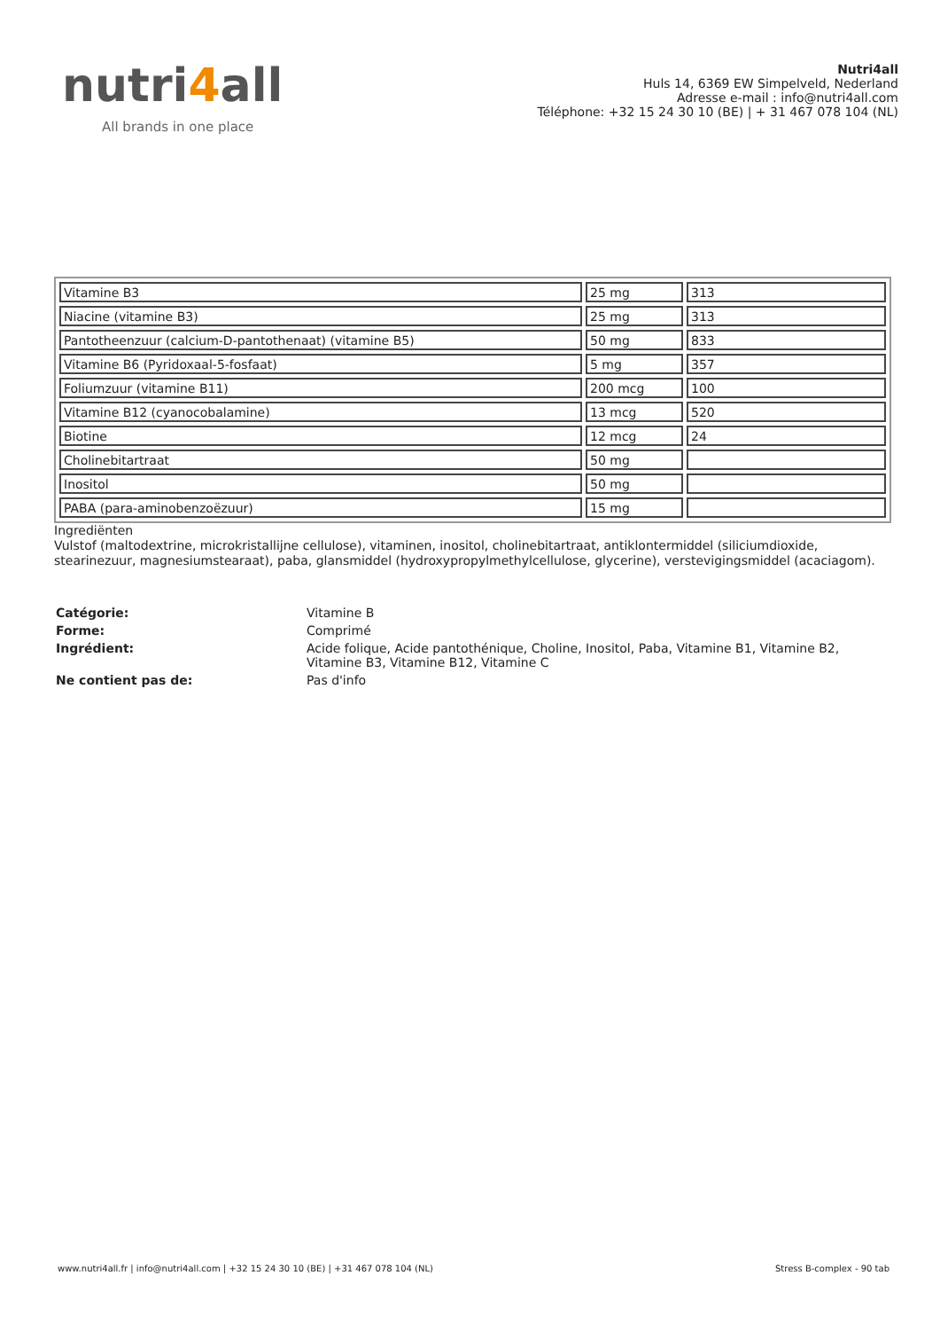nutri4all
All brands in one place
Nutri4all
Huls 14, 6369 EW Simpelveld, Nederland
Adresse e-mail : info@nutri4all.com
Téléphone: +32 15 24 30 10 (BE) | + 31 467 078 104 (NL)
| Vitamine B3 | 25 mg | 313 |
| Niacine (vitamine B3) | 25 mg | 313 |
| Pantotheenzuur (calcium-D-pantothenaat) (vitamine B5) | 50 mg | 833 |
| Vitamine B6 (Pyridoxaal-5-fosfaat) | 5 mg | 357 |
| Foliumzuur (vitamine B11) | 200 mcg | 100 |
| Vitamine B12 (cyanocobalamine) | 13 mcg | 520 |
| Biotine | 12 mcg | 24 |
| Cholinebitartraat | 50 mg | |
| Inositol | 50 mg | |
| PABA (para-aminobenzoëzuur) | 15 mg | |
Ingrediënten
Vulstof (maltodextrine, microkristallijne cellulose), vitaminen, inositol, cholinebitartraat, antiklontermiddel (siliciumdioxide, stearinezuur, magnesiumstearaat), paba, glansmiddel (hydroxypropylmethylcellulose, glycerine), verstevigingsmiddel (acaciagom).
| Catégorie: | Vitamine B |
| Forme: | Comprimé |
| Ingrédient: | Acide folique, Acide pantothénique, Choline, Inositol, Paba, Vitamine B1, Vitamine B2, Vitamine B3, Vitamine B12, Vitamine C |
| Ne contient pas de: | Pas d'info |
www.nutri4all.fr | info@nutri4all.com | +32 15 24 30 10 (BE) | +31 467 078 104 (NL) Stress B-complex - 90 tab